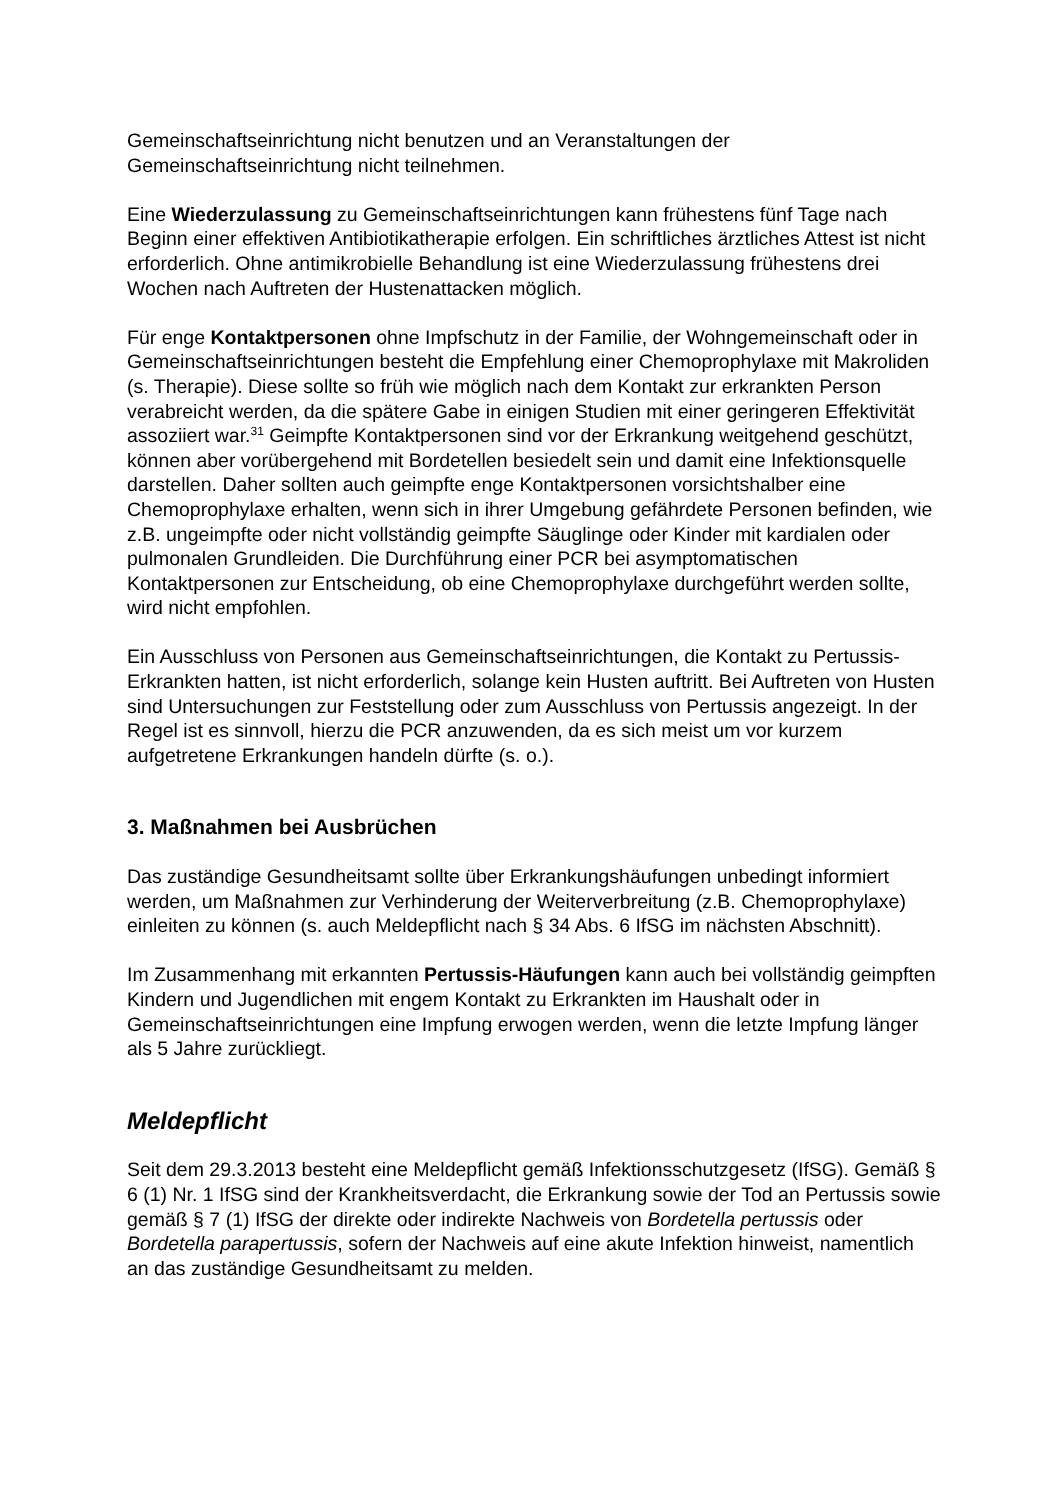Gemeinschaftseinrichtung nicht benutzen und an Veranstaltungen der Gemeinschaftseinrichtung nicht teilnehmen.
Eine Wiederzulassung zu Gemeinschaftseinrichtungen kann frühestens fünf Tage nach Beginn einer effektiven Antibiotikatherapie erfolgen. Ein schriftliches ärztliches Attest ist nicht erforderlich. Ohne antimikrobielle Behandlung ist eine Wiederzulassung frühestens drei Wochen nach Auftreten der Hustenattacken möglich.
Für enge Kontaktpersonen ohne Impfschutz in der Familie, der Wohngemeinschaft oder in Gemeinschaftseinrichtungen besteht die Empfehlung einer Chemoprophylaxe mit Makroliden (s. Therapie). Diese sollte so früh wie möglich nach dem Kontakt zur erkrankten Person verabreicht werden, da die spätere Gabe in einigen Studien mit einer geringeren Effektivität assoziiert war.<sup>31</sup> Geimpfte Kontaktpersonen sind vor der Erkrankung weitgehend geschützt, können aber vorübergehend mit Bordetellen besiedelt sein und damit eine Infektionsquelle darstellen. Daher sollten auch geimpfte enge Kontaktpersonen vorsichtshalber eine Chemoprophylaxe erhalten, wenn sich in ihrer Umgebung gefährdete Personen befinden, wie z.B. ungeimpfte oder nicht vollständig geimpfte Säuglinge oder Kinder mit kardialen oder pulmonalen Grundleiden. Die Durchführung einer PCR bei asymptomatischen Kontaktpersonen zur Entscheidung, ob eine Chemoprophylaxe durchgeführt werden sollte, wird nicht empfohlen.
Ein Ausschluss von Personen aus Gemeinschaftseinrichtungen, die Kontakt zu Pertussis-Erkrankten hatten, ist nicht erforderlich, solange kein Husten auftritt. Bei Auftreten von Husten sind Untersuchungen zur Feststellung oder zum Ausschluss von Pertussis angezeigt. In der Regel ist es sinnvoll, hierzu die PCR anzuwenden, da es sich meist um vor kurzem aufgetretene Erkrankungen handeln dürfte (s. o.).
3. Maßnahmen bei Ausbrüchen
Das zuständige Gesundheitsamt sollte über Erkrankungshäufungen unbedingt informiert werden, um Maßnahmen zur Verhinderung der Weiterverbreitung (z.B. Chemoprophylaxe) einleiten zu können (s. auch Meldepflicht nach § 34 Abs. 6 IfSG im nächsten Abschnitt).
Im Zusammenhang mit erkannten Pertussis-Häufungen kann auch bei vollständig geimpften Kindern und Jugendlichen mit engem Kontakt zu Erkrankten im Haushalt oder in Gemeinschaftseinrichtungen eine Impfung erwogen werden, wenn die letzte Impfung länger als 5 Jahre zurückliegt.
Meldepflicht
Seit dem 29.3.2013 besteht eine Meldepflicht gemäß Infektionsschutzgesetz (IfSG). Gemäß § 6 (1) Nr. 1 IfSG sind der Krankheitsverdacht, die Erkrankung sowie der Tod an Pertussis sowie gemäß § 7 (1) IfSG der direkte oder indirekte Nachweis von Bordetella pertussis oder Bordetella parapertussis, sofern der Nachweis auf eine akute Infektion hinweist, namentlich an das zuständige Gesundheitsamt zu melden.